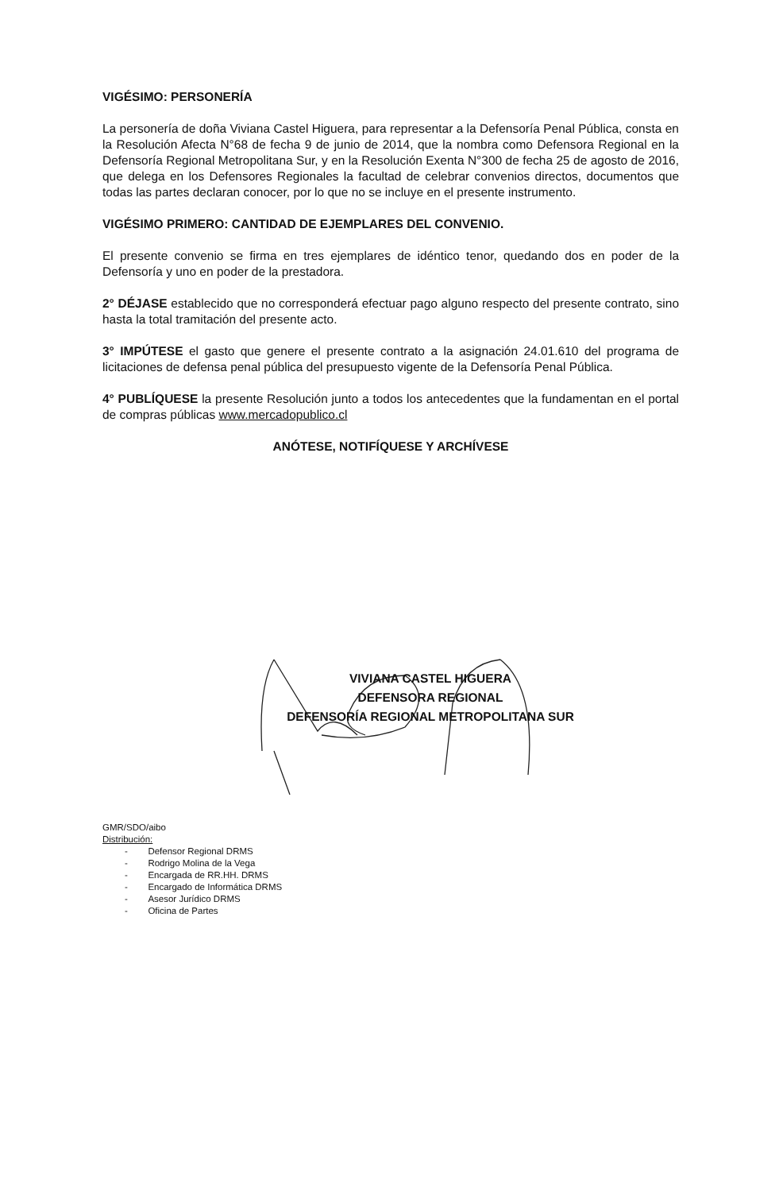VIGÉSIMO: PERSONERÍA
La personería de doña Viviana Castel Higuera, para representar a la Defensoría Penal Pública, consta en la Resolución Afecta N°68 de fecha 9 de junio de 2014, que la nombra como Defensora Regional en la Defensoría Regional Metropolitana Sur, y en la Resolución Exenta N°300 de fecha 25 de agosto de 2016, que delega en los Defensores Regionales la facultad de celebrar convenios directos, documentos que todas las partes declaran conocer, por lo que no se incluye en el presente instrumento.
VIGÉSIMO PRIMERO: CANTIDAD DE EJEMPLARES DEL CONVENIO.
El presente convenio se firma en tres ejemplares de idéntico tenor, quedando dos en poder de la Defensoría y uno en poder de la prestadora.
2° DÉJASE establecido que no corresponderá efectuar pago alguno respecto del presente contrato, sino hasta la total tramitación del presente acto.
3° IMPÚTESE el gasto que genere el presente contrato a la asignación 24.01.610 del programa de licitaciones de defensa penal pública del presupuesto vigente de la Defensoría Penal Pública.
4° PUBLÍQUESE la presente Resolución junto a todos los antecedentes que la fundamentan en el portal de compras públicas www.mercadopublico.cl
ANÓTESE, NOTIFÍQUESE Y ARCHÍVESE
VIVIANA CASTEL HIGUERA
DEFENSORA REGIONAL
DEFENSORÍA REGIONAL METROPOLITANA SUR
GMR/SDO/aibo
Distribución:
- Defensor Regional DRMS
- Rodrigo Molina de la Vega
- Encargada de RR.HH. DRMS
- Encargado de Informática DRMS
- Asesor Jurídico DRMS
- Oficina de Partes